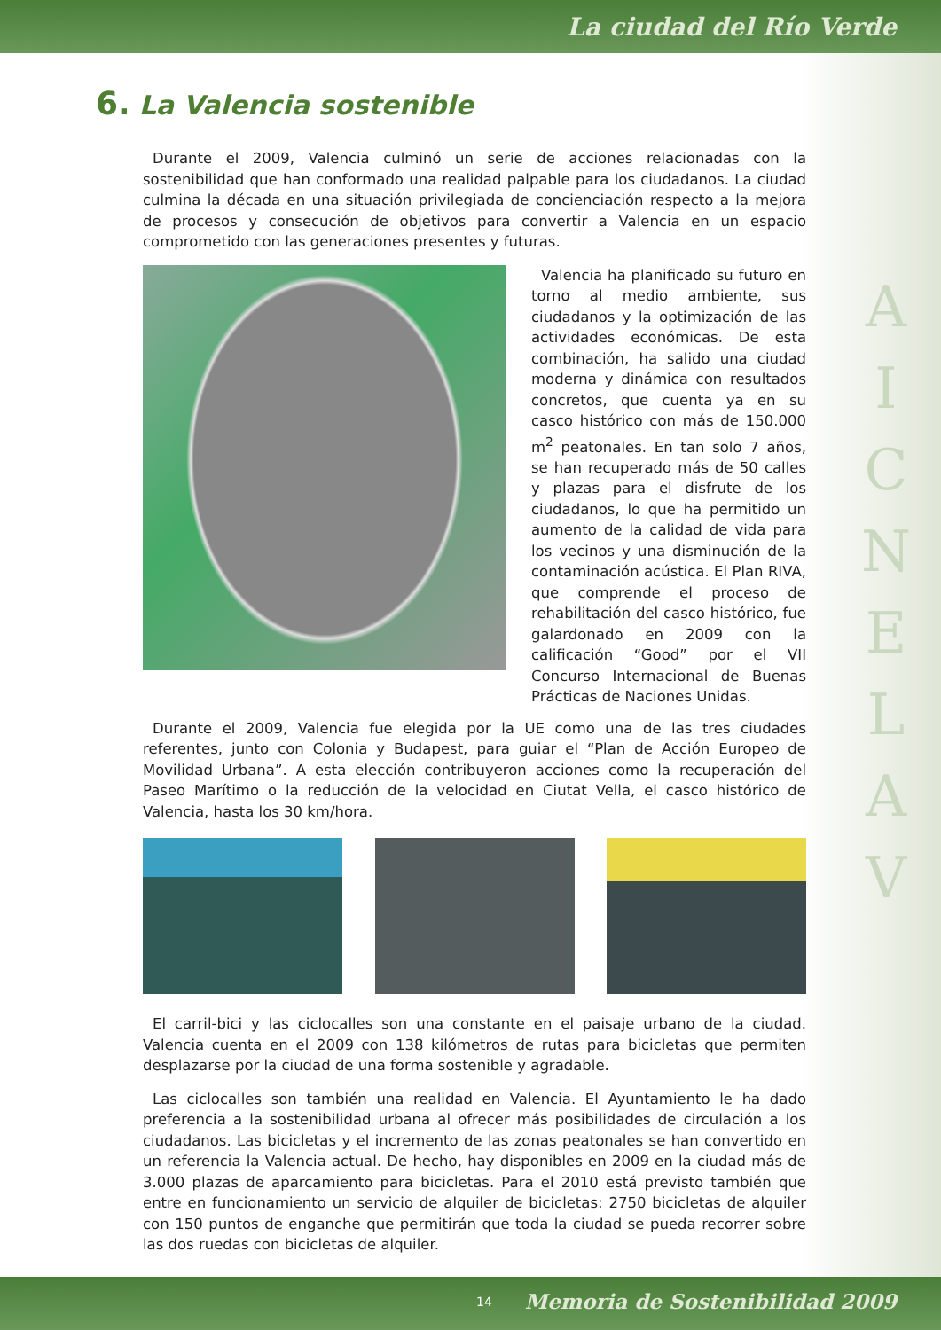La ciudad del Río Verde
6. La Valencia sostenible
Durante el 2009, Valencia culminó un serie de acciones relacionadas con la sostenibilidad que han conformado una realidad palpable para los ciudadanos. La ciudad culmina la década en una situación privilegiada de concienciación respecto a la mejora de procesos y consecución de objetivos para convertir a Valencia en un espacio comprometido con las generaciones presentes y futuras.
Valencia ha planificado su futuro en torno al medio ambiente, sus ciudadanos y la optimización de las actividades económicas. De esta combinación, ha salido una ciudad moderna y dinámica con resultados concretos, que cuenta ya en su casco histórico con más de 150.000 m<sup>2</sup> peatonales. En tan solo 7 años, se han recuperado más de 50 calles y plazas para el disfrute de los ciudadanos, lo que ha permitido un aumento de la calidad de vida para los vecinos y una disminución de la contaminación acústica. El Plan RIVA, que comprende el proceso de rehabilitación del casco histórico, fue galardonado en 2009 con la calificación “Good” por el VII Concurso Internacional de Buenas Prácticas de Naciones Unidas.
Durante el 2009, Valencia fue elegida por la UE como una de las tres ciudades referentes, junto con Colonia y Budapest, para guiar el “Plan de Acción Europeo de Movilidad Urbana”. A esta elección contribuyeron acciones como la recuperación del Paseo Marítimo o la reducción de la velocidad en Ciutat Vella, el casco histórico de Valencia, hasta los 30 km/hora.
El carril-bici y las ciclocalles son una constante en el paisaje urbano de la ciudad. Valencia cuenta en el 2009 con 138 kilómetros de rutas para bicicletas que permiten desplazarse por la ciudad de una forma sostenible y agradable.
Las ciclocalles son también una realidad en Valencia. El Ayuntamiento le ha dado preferencia a la sostenibilidad urbana al ofrecer más posibilidades de circulación a los ciudadanos. Las bicicletas y el incremento de las zonas peatonales se han convertido en un referencia la Valencia actual. De hecho, hay disponibles en 2009 en la ciudad más de 3.000 plazas de aparcamiento para bicicletas. Para el 2010 está previsto también que entre en funcionamiento un servicio de alquiler de bicicletas: 2750 bicicletas de alquiler con 150 puntos de enganche que permitirán que toda la ciudad se pueda recorrer sobre las dos ruedas con bicicletas de alquiler.
A
I
C
N
E
L
A
V
14 Memoria de Sostenibilidad 2009